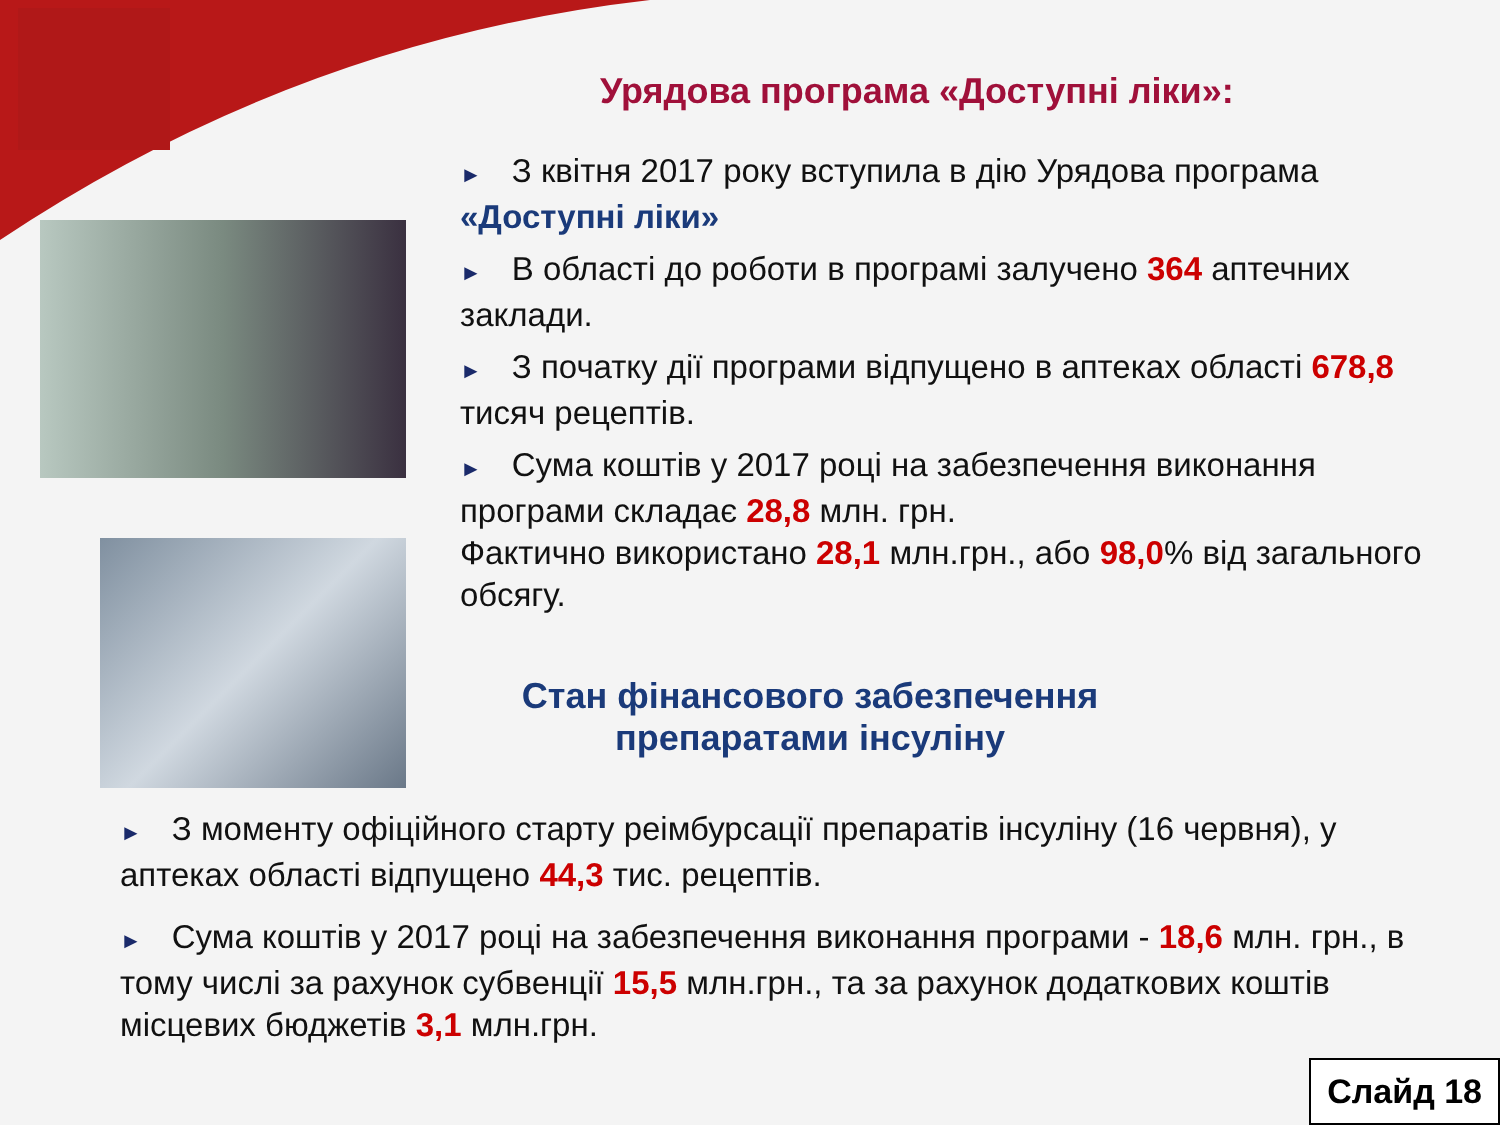Урядова програма «Доступні ліки»:
► З квітня 2017 року вступила в дію Урядова програма «Доступні ліки»
► В області до роботи в програмі залучено 364 аптечних заклади.
► З початку дії програми відпущено в аптеках області 678,8 тисяч рецептів.
► Сума коштів у 2017 році на забезпечення виконання програми складає 28,8 млн. грн.
Фактично використано 28,1 млн.грн., або 98,0% від загального обсягу.
Стан фінансового забезпечення препаратами інсуліну
► З моменту офіційного старту реімбурсації препаратів інсуліну (16 червня), у аптеках області відпущено 44,3 тис. рецептів.
► Сума коштів у 2017 році на забезпечення виконання програми - 18,6 млн. грн., в тому числі за рахунок субвенції 15,5 млн.грн., та за рахунок додаткових коштів місцевих бюджетів 3,1 млн.грн.
Слайд 18